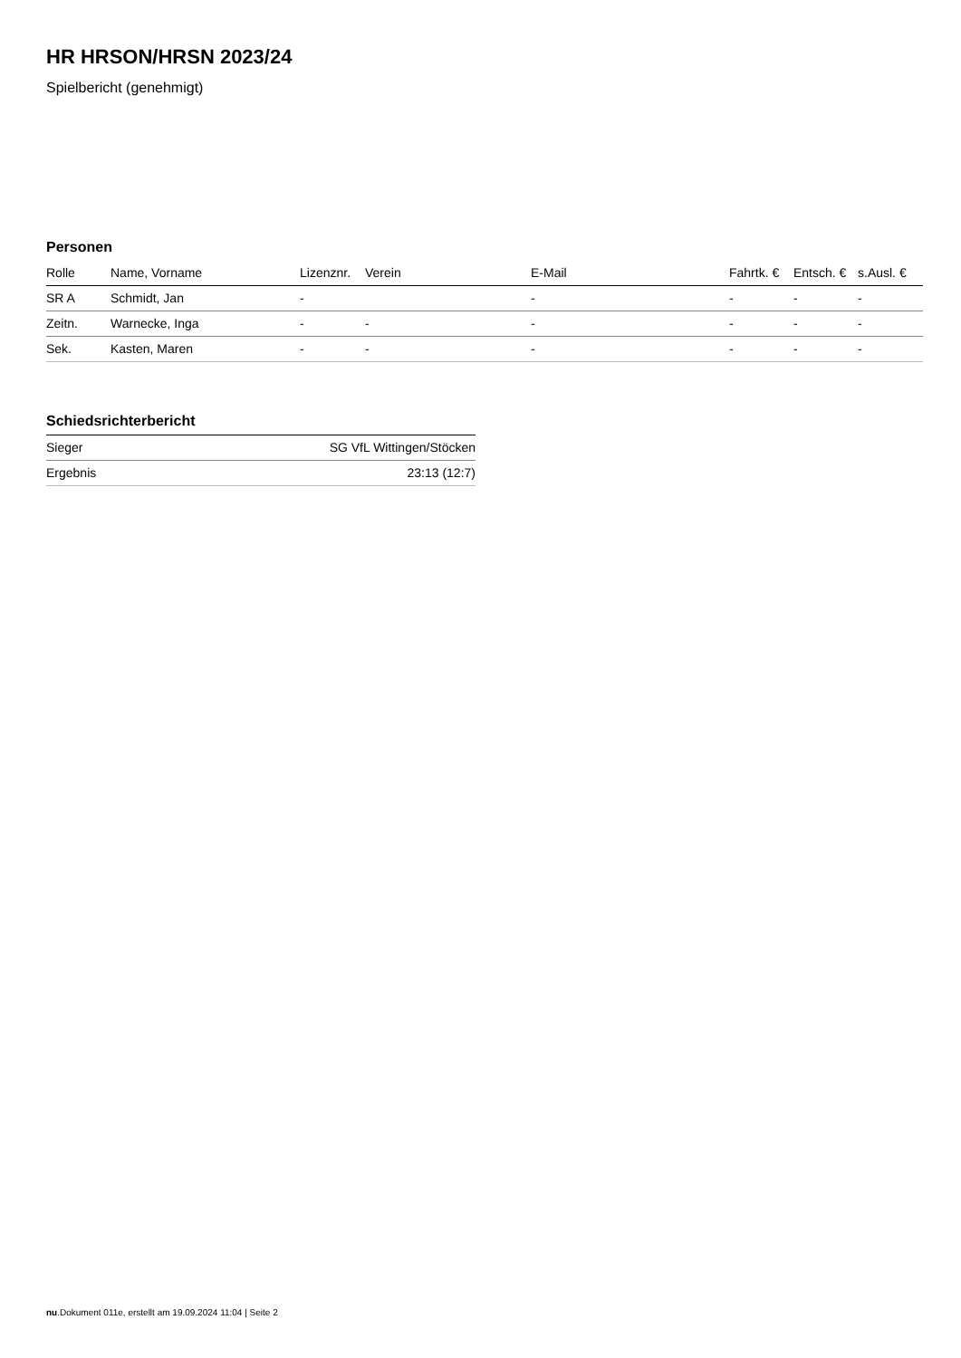HR HRSON/HRSN 2023/24
Spielbericht (genehmigt)
Personen
| Rolle | Name, Vorname | Lizenznr. | Verein | E-Mail | Fahrtk. € | Entsch. € | s.Ausl. € |
| --- | --- | --- | --- | --- | --- | --- | --- |
| SR A | Schmidt, Jan | - | | - | - | - | - |
| Zeitn. | Warnecke, Inga | - | - | - | - | - | - |
| Sek. | Kasten, Maren | - | - | - | - | - | - |
Schiedsrichterbericht
| Sieger | SG VfL Wittingen/Stöcken |
| Ergebnis | 23:13 (12:7) |
nu.Dokument 011e, erstellt am 19.09.2024 11:04 | Seite 2